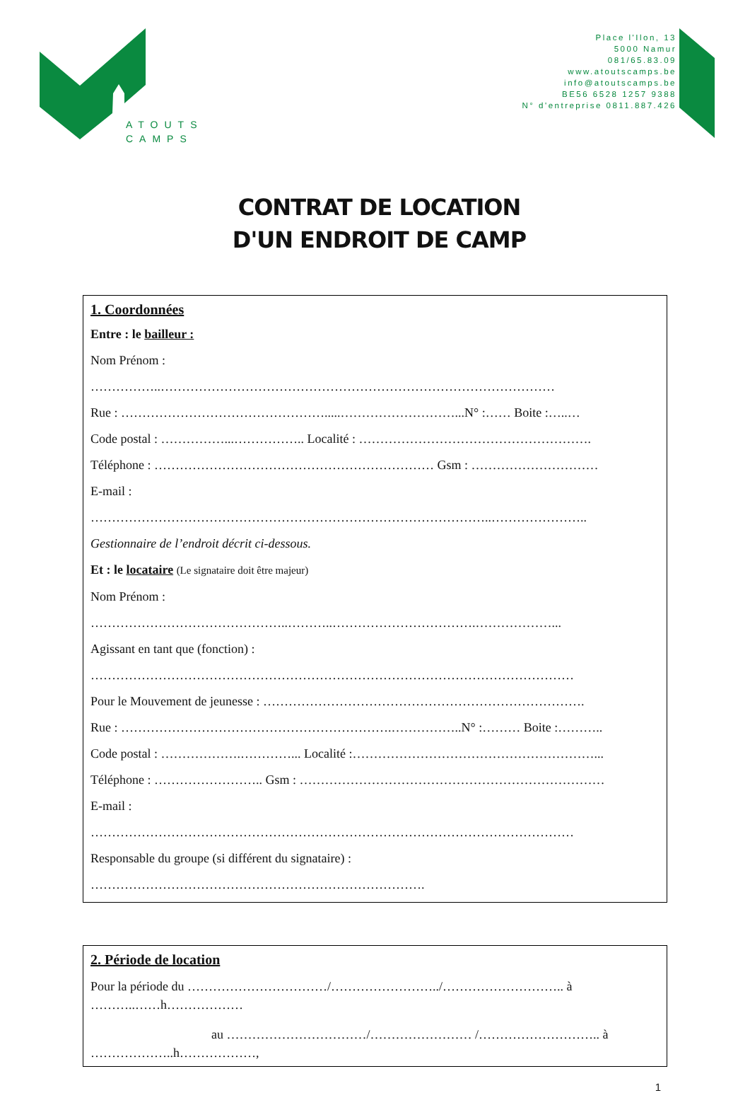ATOUTS
CAMPS
Place l'Ilon, 13
5000 Namur
081/65.83.09
www.atoutscamps.be
info@atoutscamps.be
BE56 6528 1257 9388
N° d'entreprise 0811.887.426
CONTRAT DE LOCATION
D'UN ENDROIT DE CAMP
1. Coordonnées
Entre : le bailleur :
Nom Prénom :
……………..…………………………………………………………………………………
Rue : ………………………………………….....………………………...N° :…… Boite :…..…
Code postal : ……………...…………….. Localité : ……………………………………………….
Téléphone : ………………………………………………………… Gsm : …………………………
E-mail :
…………………………………………………………………………………..…………………..
Gestionnaire de l’endroit décrit ci-dessous.
Et : le locataire (Le signataire doit être majeur)
Nom Prénom :
………………………………………..………..…………………………….………………...
Agissant en tant que (fonction) :
……………………………………………………………………………………………………
Pour le Mouvement de jeunesse : ………………………………………………………………….
Rue : ……………………………………………………….……………..N° :……… Boite :………..
Code postal : ……………….…………... Localité :…………………………………………………...
Téléphone : …………………….. Gsm : ………………………………………………………………
E-mail :
……………………………………………………………………………………………………
Responsable du groupe (si différent du signataire) :
…………………………………………………………………….
2. Période de location
Pour la période du ……………………………/……………………../……………………….. à
………..……h………………
au ……………………………/…………………… /……………………….. à
………………..h………………,
1